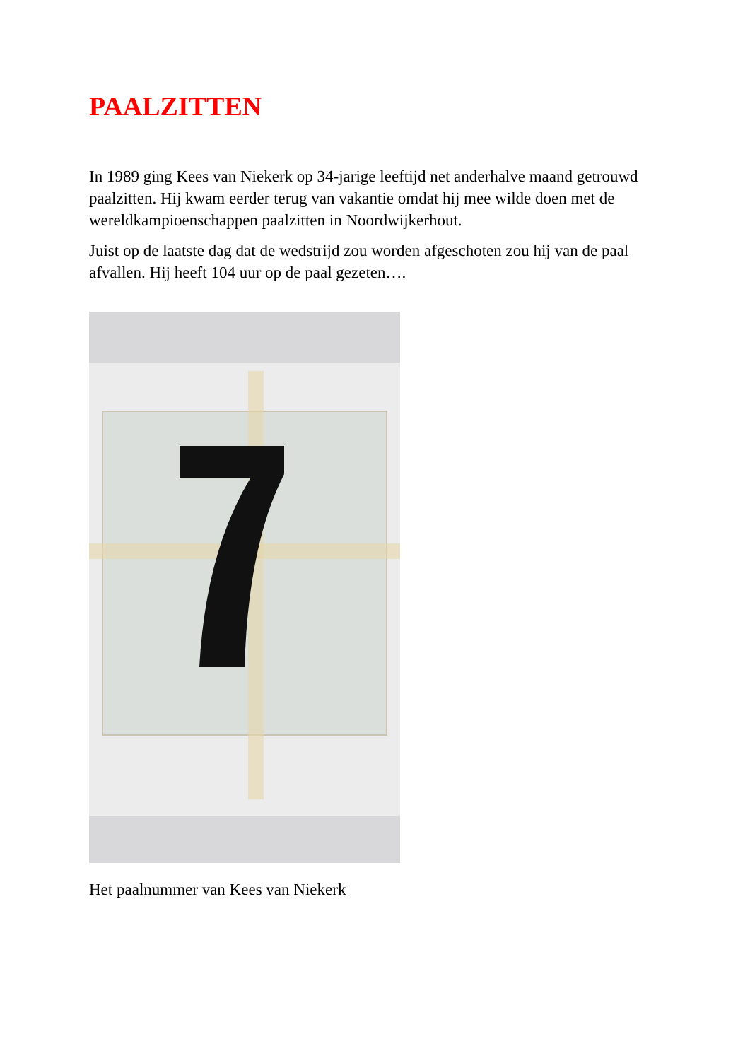PAALZITTEN
In 1989 ging Kees van Niekerk op 34-jarige leeftijd net anderhalve maand getrouwd paalzitten. Hij kwam eerder terug van vakantie omdat hij mee wilde doen met de wereldkampioenschappen paalzitten in Noordwijkerhout.
Juist op de laatste dag dat de wedstrijd zou worden afgeschoten zou hij van de paal afvallen. Hij heeft 104 uur op de paal gezeten….
Het paalnummer van Kees van Niekerk